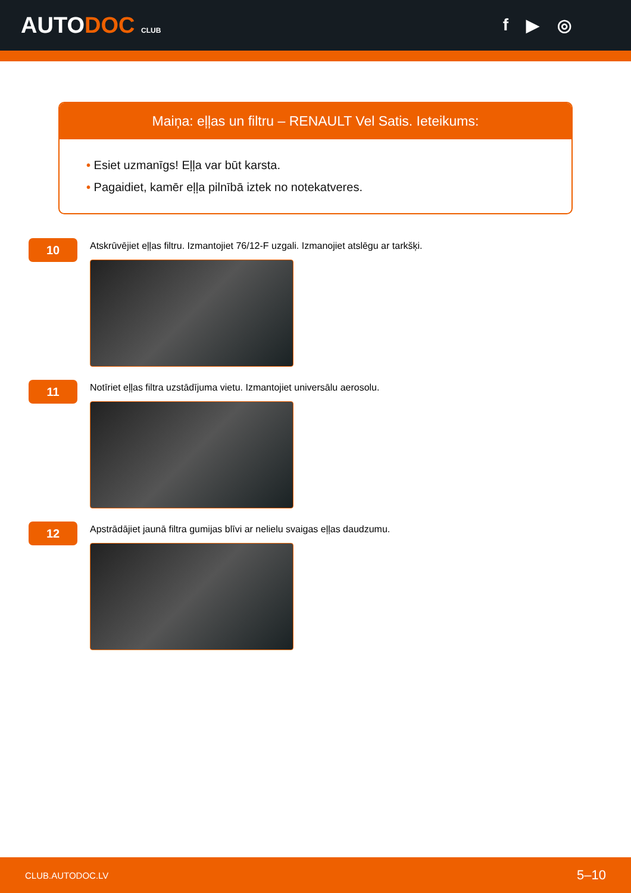AUTODOC CLUB
f ▶ ◎
Maiņa: eļļas un filtru – RENAULT Vel Satis. Ieteikums:
• Esiet uzmanīgs! Eļļa var būt karsta.
• Pagaidiet, kamēr eļļa pilnībā iztek no notekatveres.
10
Atskrūvējiet eļļas filtru. Izmantojiet 76/12-F uzgali. Izmanojiet atslēgu ar tarkšķi.
11
Notīriet eļļas filtra uzstādījuma vietu. Izmantojiet universālu aerosolu.
12
Apstrādājiet jaunā filtra gumijas blīvi ar nelielu svaigas eļļas daudzumu.
CLUB.AUTODOC.LV 5–10